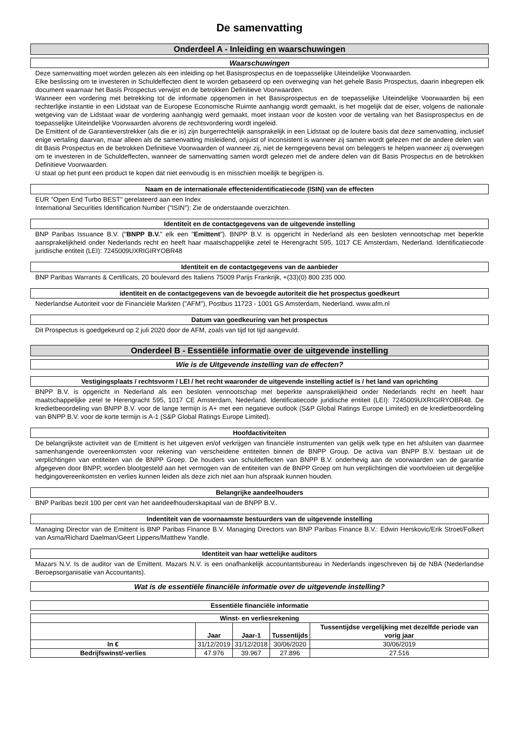De samenvatting
Onderdeel A - Inleiding en waarschuwingen
Waarschuwingen
Deze samenvatting moet worden gelezen als een inleiding op het Basisprospectus en de toepasselijke Uiteindelijke Voorwaarden.
Elke beslissing om te investeren in Schuldeffecten dient te worden gebaseerd op een overweging van het gehele Basis Prospectus, daarin inbegrepen elk document waarnaar het Basis Prospectus verwijst en de betrokken Definitieve Voorwaarden.
Wanneer een vordering met betrekking tot de informatie opgenomen in het Basisprospectus en de toepasselijke Uiteindelijke Voorwaarden bij een rechterlijke instantie in een Lidstaat van de Europese Economische Ruimte aanhangig wordt gemaakt, is het mogelijk dat de eiser, volgens de nationale wetgeving van de Lidstaat waar de vordering aanhangig werd gemaakt, moet instaan voor de kosten voor de vertaling van het Basisprospectus en de toepasselijke Uiteindelijke Voorwaarden alvorens de rechtsvordering wordt ingeleid.
De Emittent of de Garantieverstrekker (als die er is) zijn burgerrechtelijk aansprakelijk in een Lidstaat op de loutere basis dat deze samenvatting, inclusief enige vertaling daarvan, maar alleen als de samenvatting misleidend, onjuist of inconsistent is wanneer zij samen wordt gelezen met de andere delen van dit Basis Prospectus en de betrokken Definitieve Voorwaarden of wanneer zij, niet de kerngegevens bevat om beleggers te helpen wanneer zij overwegen om te investeren in de Schuldeffecten, wanneer de samenvatting samen wordt gelezen met de andere delen van dit Basis Prospectus en de betrokken Definitieve Voorwaarden.
U staat op het punt een product te kopen dat niet eenvoudig is en misschien moeilijk te begrijpen is.
Naam en de internationale effectenidentificatiecode (ISIN) van de effecten
EUR "Open End Turbo BEST" gerelateerd aan een Index
International Securities Identification Number ("ISIN"): Zie de onderstaande overzichten.
Identiteit en de contactgegevens van de uitgevende instelling
BNP Paribas Issuance B.V. ("BNPP B.V." elk een "Emittent"). BNPP B.V. is opgericht in Nederland als een besloten vennootschap met beperkte aansprakelijkheid onder Nederlands recht en heeft haar maatschappelijke zetel te Herengracht 595, 1017 CE Amsterdam, Nederland. Identificatiecode juridische entiteit (LEI): 7245009UXRIGIRYOBR48
Identiteit en de contactgegevens van de aanbieder
BNP Paribas Warrants & Certificats, 20 boulevard des Italiens 75009 Parijs Frankrijk, +(33)(0) 800 235 000.
identiteit en de contactgegevens van de bevoegde autoriteit die het prospectus goedkeurt
Nederlandse Autoriteit voor de Financiële Markten ("AFM"), Postbus 11723 - 1001 GS Amsterdam, Nederland. www.afm.nl
Datum van goedkeuring van het prospectus
Dit Prospectus is goedgekeurd op 2 juli 2020 door de AFM, zoals van tijd tot tijd aangevuld.
Onderdeel B - Essentiële informatie over de uitgevende instelling
Wie is de Uitgevende instelling van de effecten?
Vestigingsplaats / rechtsvorm / LEI / het recht waaronder de uitgevende instelling actief is / het land van oprichting
BNPP B.V. is opgericht in Nederland als een besloten vennootschap met beperkte aansprakelijkheid onder Nederlands recht en heeft haar maatschappelijke zetel te Herengracht 595, 1017 CE Amsterdam, Nederland. Identificatiecode juridische entiteit (LEI): 7245009UXRIGIRYOBR48. De kredietbeoordeling van BNPP B.V. voor de lange termijn is A+ met een negatieve outlook (S&P Global Ratings Europe Limited) en de kredietbeoordeling van BNPP B.V. voor de korte termijn is A-1 (S&P Global Ratings Europe Limited).
Hoofdactiviteiten
De belangrijkste activiteit van de Emittent is het uitgeven en/of verkrijgen van financiële instrumenten van gelijk welk type en het afsluiten van daarmee samenhangende overeenkomsten voor rekening van verscheidene entiteiten binnen de BNPP Group. De activa van BNPP B.V. bestaan uit de verplichtingen van entiteiten van de BNPP Groep. De houders van schuldeffecten van BNPP B.V. onderhevig aan de voorwaarden van de garantie afgegeven door BNPP, worden blootgesteld aan het vermogen van de entiteiten van de BNPP Groep om hun verplichtingen die voortvloeien uit dergelijke hedgingovereenkomsten en verlies kunnen leiden als deze zich niet aan hun afspraak kunnen houden.
Belangrijke aandeelhouders
BNP Paribas bezit 100 per cent van het aandeelhouderskapitaal van de BNPP B.V..
Indentiteit van de voornaamste bestuurders van de uitgevende instelling
Managing Director van de Emittent is BNP Paribas Finance B.V. Managing Directors van BNP Paribas Finance B.V.: Edwin Herskovic/Erik Stroet/Folkert van Asma/Richard Daelman/Geert Lippens/Matthew Yandle.
Identiteit van haar wettelijke auditors
Mazars N.V. Is de auditor van de Emittent. Mazars N.V. is een onafhankelijk accountantsbureau in Nederlands ingeschreven bij de NBA (Nederlandse Beroepsorganisatie van Accountants).
Wat is de essentiële financiële informatie over de uitgevende instelling?
Essentiële financiële informatie
| Winst- en verliesrekening | | | | |
| --- | --- | --- | --- | --- |
| | Jaar | Jaar-1 | Tussentijds | Tussentijdse vergelijking met dezelfde periode van vorig jaar |
| In € | 31/12/2019 | 31/12/2018 | 30/06/2020 | 30/06/2019 |
| Bedrijfswinst/-verlies | 47.976 | 39.967 | 27.896 | 27.516 |